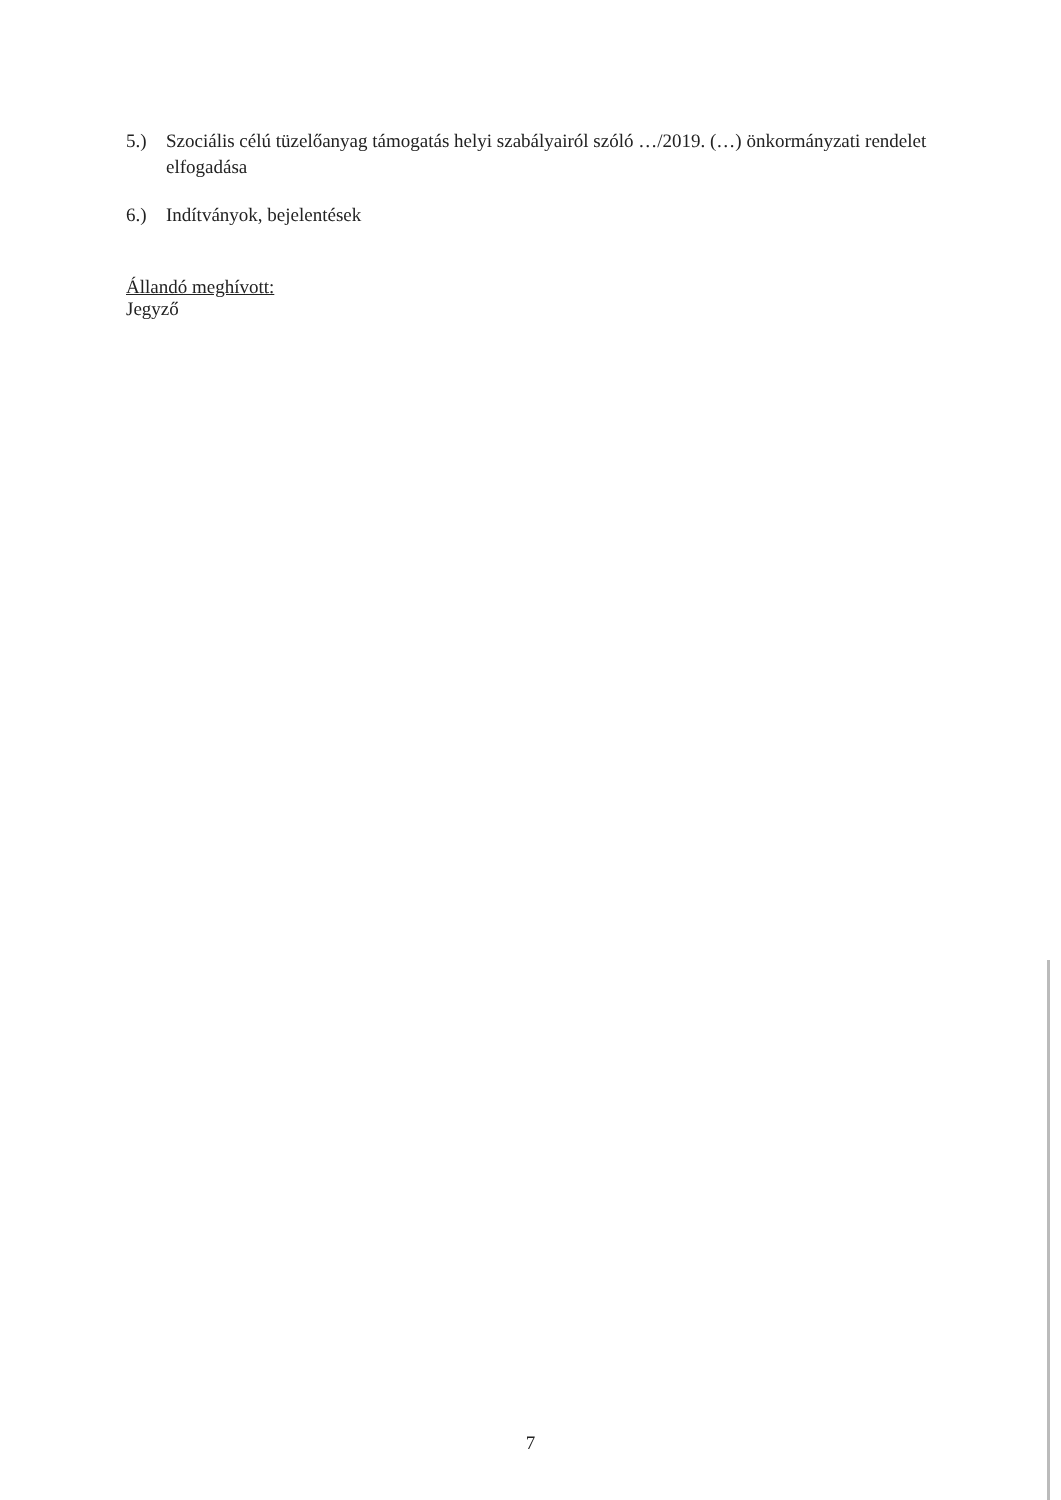5.) Szociális célú tüzelőanyag támogatás helyi szabályairól szóló …/2019. (…) önkormányzati rendelet elfogadása
6.) Indítványok, bejelentések
Állandó meghívott:
Jegyző
7